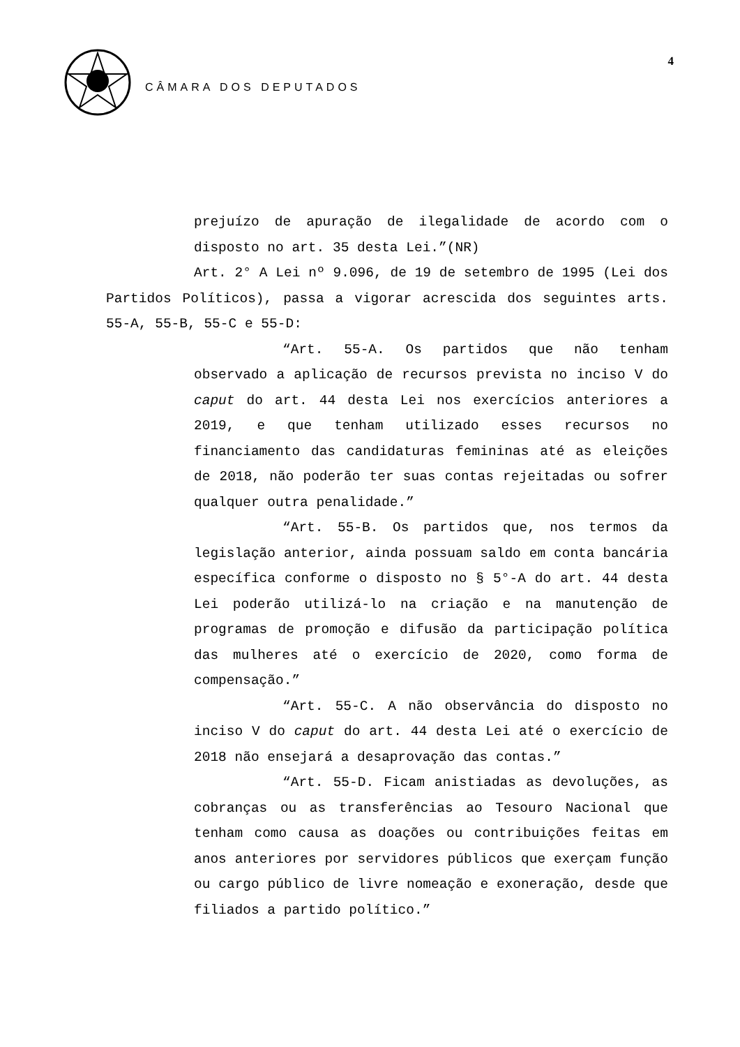CÂMARA DOS DEPUTADOS
4
prejuízo de apuração de ilegalidade de acordo com o disposto no art. 35 desta Lei.”(NR)
Art. 2° A Lei nº 9.096, de 19 de setembro de 1995 (Lei dos Partidos Políticos), passa a vigorar acrescida dos seguintes arts. 55-A, 55-B, 55-C e 55-D:
“Art. 55-A. Os partidos que não tenham observado a aplicação de recursos prevista no inciso V do caput do art. 44 desta Lei nos exercícios anteriores a 2019, e que tenham utilizado esses recursos no financiamento das candidaturas femininas até as eleições de 2018, não poderão ter suas contas rejeitadas ou sofrer qualquer outra penalidade.”
“Art. 55-B. Os partidos que, nos termos da legislação anterior, ainda possuam saldo em conta bancária específica conforme o disposto no § 5°-A do art. 44 desta Lei poderão utilizá-lo na criação e na manutenção de programas de promoção e difusão da participação política das mulheres até o exercício de 2020, como forma de compensação.”
“Art. 55-C. A não observância do disposto no inciso V do caput do art. 44 desta Lei até o exercício de 2018 não ensejará a desaprovação das contas.”
“Art. 55-D. Ficam anistiadas as devoluções, as cobranças ou as transferências ao Tesouro Nacional que tenham como causa as doações ou contribuições feitas em anos anteriores por servidores públicos que exerçam função ou cargo público de livre nomeação e exoneração, desde que filiados a partido político.”